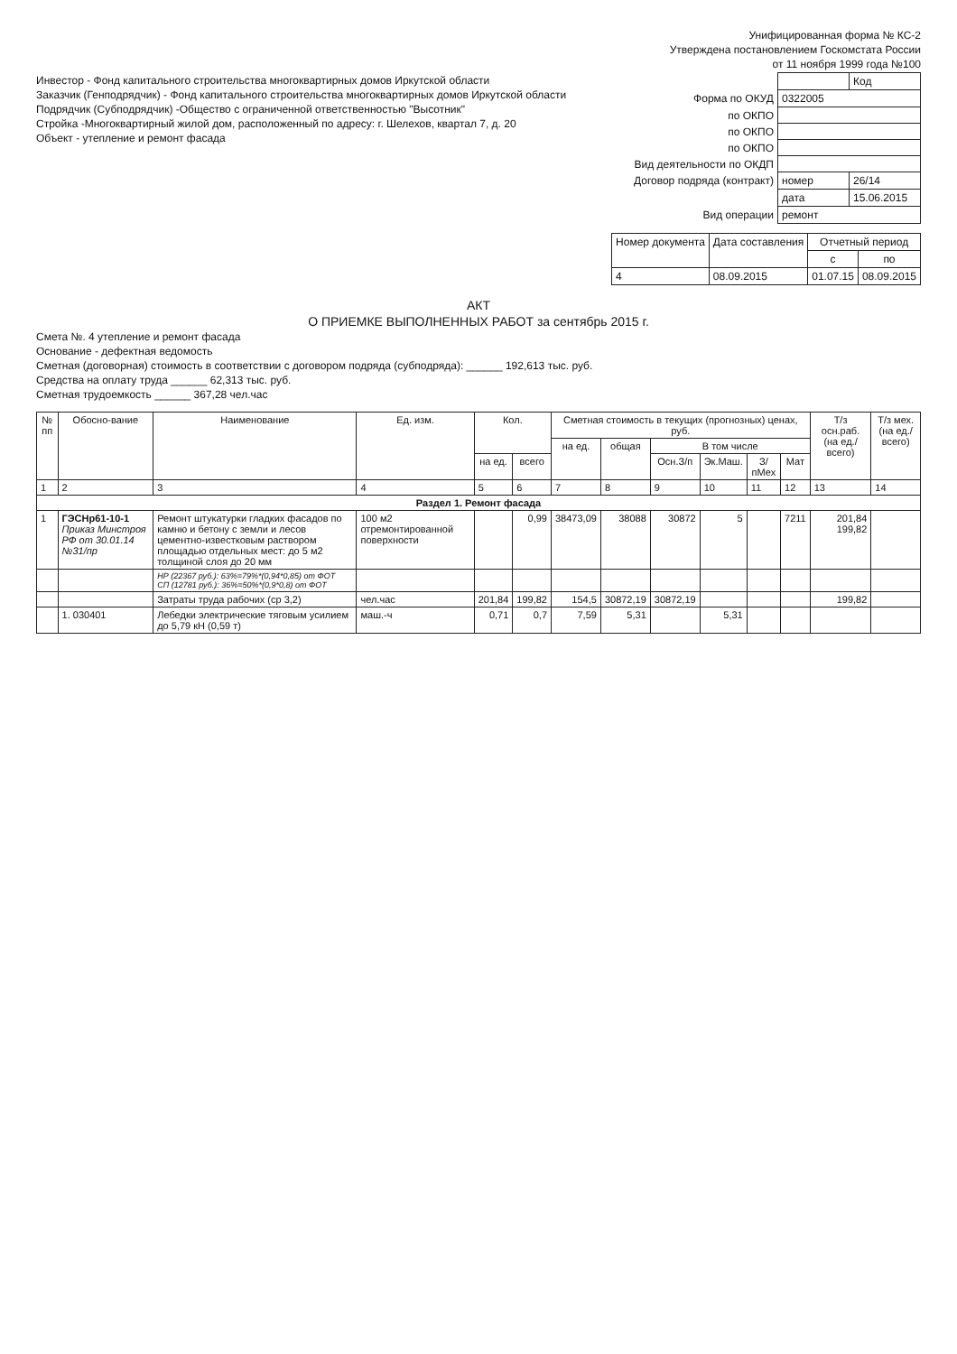Унифицированная форма № КС-2
Утверждена постановлением Госкомстата России
от 11 ноября 1999 года №100
Инвестор - Фонд капитального строительства многоквартирных домов Иркутской области
Заказчик (Генподрядчик) - Фонд капитального строительства многоквартирных домов Иркутской области
Подрядчик (Субподрядчик) -Общество с ограниченной ответственностью "Высотник"
Стройка -Многоквартирный жилой дом, расположенный по адресу: г. Шелехов, квартал 7, д. 20
Объект - утепление и ремонт фасада
| | | Код |
| Форма по ОКУД | 0322005 | |
| по ОКПО | | |
| по ОКПО | | |
| по ОКПО | | |
| Вид деятельности по ОКДП | | |
| Договор подряда (контракт) | номер | 26/14 |
| | дата | 15.06.2015 |
| Вид операции | ремонт | |
| Номер документа | Дата составления | Отчетный период | |
| --- | --- | --- | --- |
| | | с | по |
| 4 | 08.09.2015 | 01.07.15 | 08.09.2015 |
АКТ
О ПРИЕМКЕ ВЫПОЛНЕННЫХ РАБОТ за сентябрь 2015 г.
Смета №. 4 утепление и ремонт фасада
Основание - дефектная ведомость
Сметная (договорная) стоимость в соответствии с договором подряда (субподряда): ______ 192,613 тыс. руб.
Средства на оплату труда ______ 62,313 тыс. руб.
Сметная трудоемкость ______ 367,28 чел.час
| № пп | Обосно-вание | Наименование | Ед. изм. | Кол. | | Сметная стоимость в текущих (прогнозных) ценах, руб. | | | | | | Т/з осн.раб. (на ед./ всего) | Т/з мех. (на ед./ всего) |
| --- | --- | --- | --- | --- | --- | --- | --- | --- | --- | --- | --- | --- | --- |
| | | | | | | на ед. | общая | В том числе | | | | | |
| | | | | на ед. | всего | | | Осн.З/п | Эк.Маш. | З/пМех | Мат | | |
| 1 | 2 | 3 | 4 | 5 | 6 | 7 | 8 | 9 | 10 | 11 | 12 | 13 | 14 |
| Раздел 1. Ремонт фасада | | | | | | | | | | | | | |
| 1 | ГЭСНр61-10-1 Приказ Минстроя РФ от 30.01.14 №31/пр | Ремонт штукатурки гладких фасадов по камню и бетону с земли и лесов цементно-известковым раствором площадью отдельных мест: до 5 м2 толщиной слоя до 20 мм | 100 м2 отремонтированной поверхности | | 0,99 | 38473,09 | 38088 | 30872 | 5 | | 7211 | 201,84 199,82 | |
| | | НР (22367 руб.): 63%=79%*(0,94*0,85) от ФОТ СП (12781 руб.): 36%=50%*(0,9*0,8) от ФОТ | | | | | | | | | | | |
| | | Затраты труда рабочих (ср 3,2) | чел.час | 201,84 | 199,82 | 154,5 | 30872,19 | 30872,19 | | | | 199,82 | |
| | 1. 030401 | Лебедки электрические тяговым усилием до 5,79 кН (0,59 т) | маш.-ч | 0,71 | 0,7 | 7,59 | 5,31 | | 5,31 | | | | |